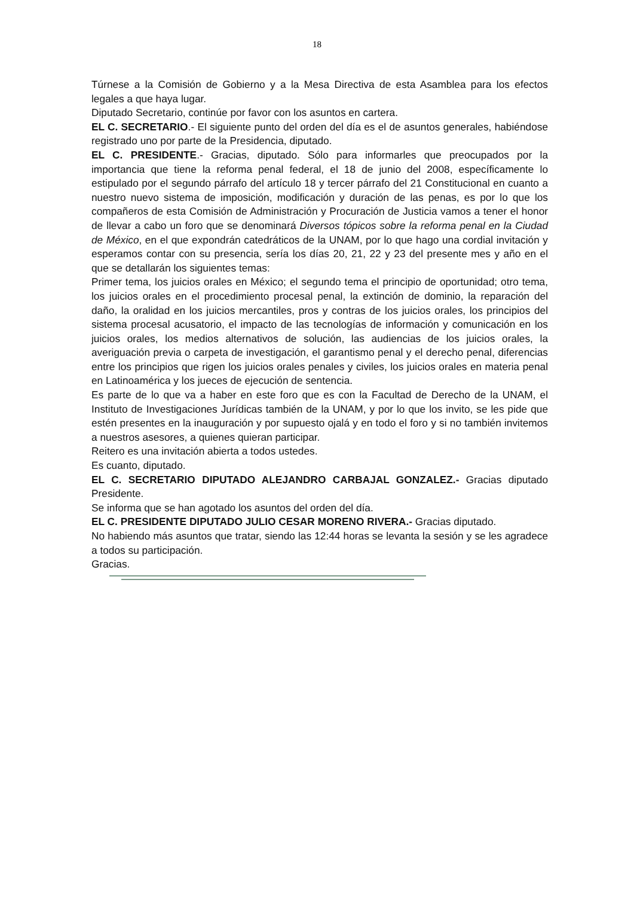18
Túrnese a la Comisión de Gobierno y a la Mesa Directiva de esta Asamblea para los efectos legales a que haya lugar.
Diputado Secretario, continúe por favor con los asuntos en cartera.
EL C. SECRETARIO.- El siguiente punto del orden del día es el de asuntos generales, habiéndose registrado uno por parte de la Presidencia, diputado.
EL C. PRESIDENTE.- Gracias, diputado. Sólo para informarles que preocupados por la importancia que tiene la reforma penal federal, el 18 de junio del 2008, específicamente lo estipulado por el segundo párrafo del artículo 18 y tercer párrafo del 21 Constitucional en cuanto a nuestro nuevo sistema de imposición, modificación y duración de las penas, es por lo que los compañeros de esta Comisión de Administración y Procuración de Justicia vamos a tener el honor de llevar a cabo un foro que se denominará Diversos tópicos sobre la reforma penal en la Ciudad de México, en el que expondrán catedráticos de la UNAM, por lo que hago una cordial invitación y esperamos contar con su presencia, sería los días 20, 21, 22 y 23 del presente mes y año en el que se detallarán los siguientes temas:
Primer tema, los juicios orales en México; el segundo tema el principio de oportunidad; otro tema, los juicios orales en el procedimiento procesal penal, la extinción de dominio, la reparación del daño, la oralidad en los juicios mercantiles, pros y contras de los juicios orales, los principios del sistema procesal acusatorio, el impacto de las tecnologías de información y comunicación en los juicios orales, los medios alternativos de solución, las audiencias de los juicios orales, la averiguación previa o carpeta de investigación, el garantismo penal y el derecho penal, diferencias entre los principios que rigen los juicios orales penales y civiles, los juicios orales en materia penal en Latinoamérica y los jueces de ejecución de sentencia.
Es parte de lo que va a haber en este foro que es con la Facultad de Derecho de la UNAM, el Instituto de Investigaciones Jurídicas también de la UNAM, y por lo que los invito, se les pide que estén presentes en la inauguración y por supuesto ojalá y en todo el foro y si no también invitemos a nuestros asesores, a quienes quieran participar.
Reitero es una invitación abierta a todos ustedes.
Es cuanto, diputado.
EL C. SECRETARIO DIPUTADO ALEJANDRO CARBAJAL GONZALEZ.- Gracias diputado Presidente.
Se informa que se han agotado los asuntos del orden del día.
EL C. PRESIDENTE DIPUTADO JULIO CESAR MORENO RIVERA.- Gracias diputado.
No habiendo más asuntos que tratar, siendo las 12:44 horas se levanta la sesión y se les agradece a todos su participación.
Gracias.